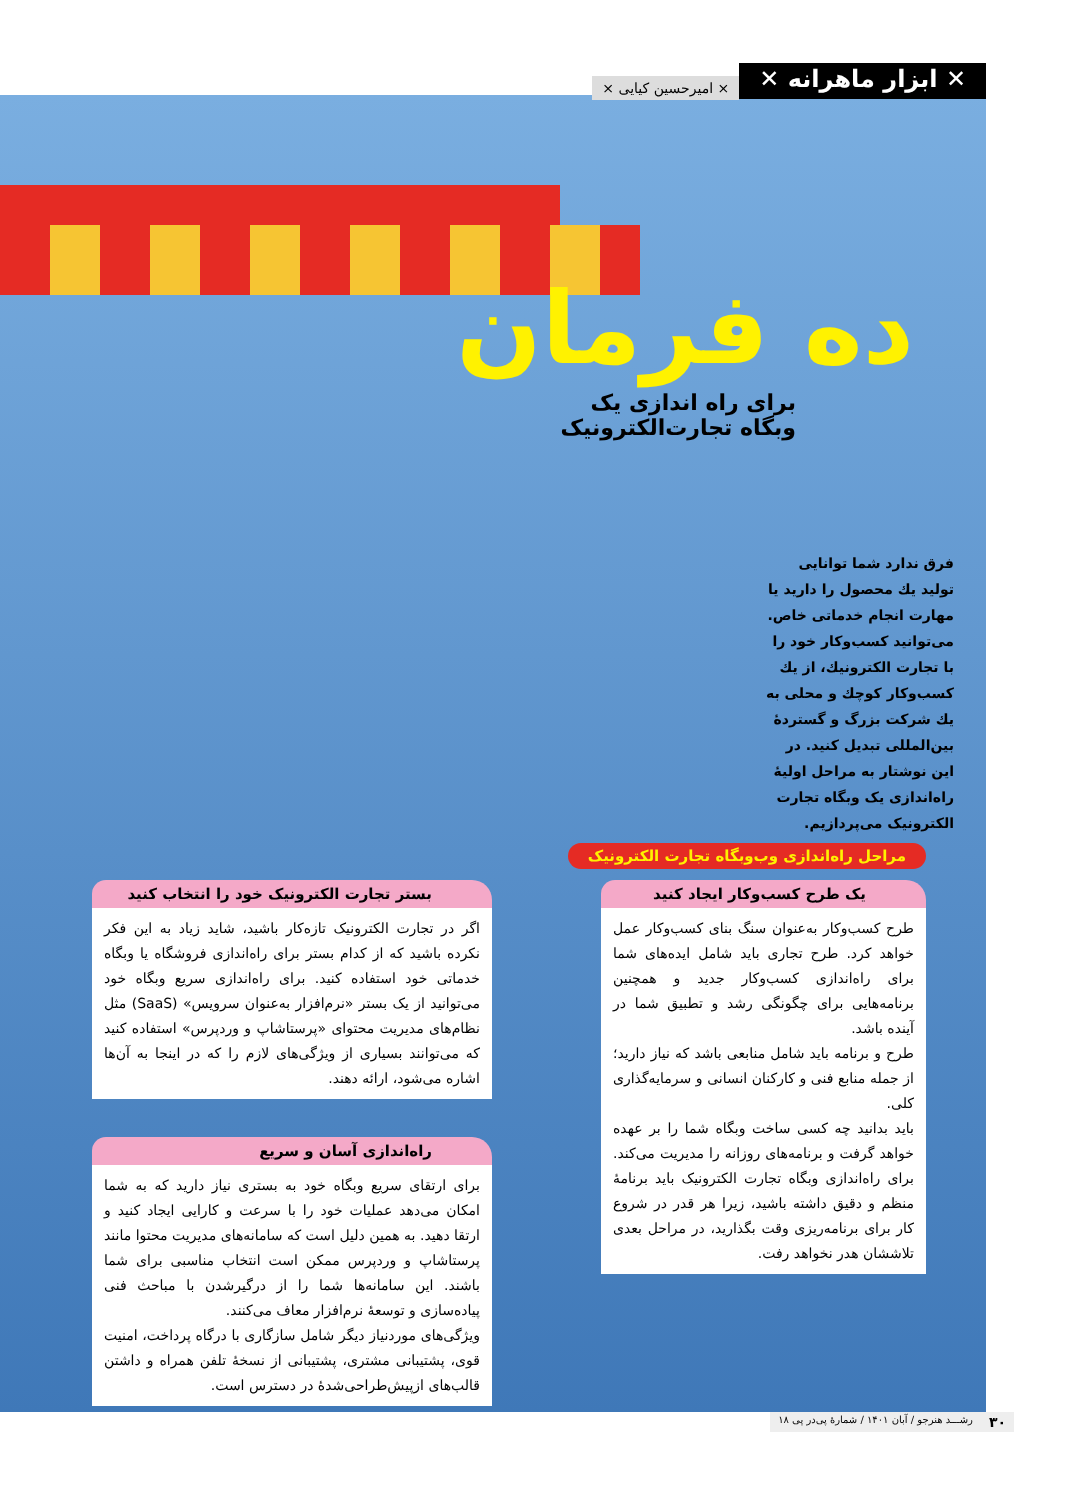✕ ابزار ماهرانه ✕
× امیرحسین کیایی ×
ده فرمان
برای راه اندازی یک وبگاه تجارت‌الکترونیک
فرق ندارد شما توانایی تولید یك محصول را دارید یا مهارت انجام خدماتی خاص. می‌توانید كسب‌وكار خود را با تجارت الكترونیك، از یك كسب‌وكار كوچك و محلی به یك شركت بزرگ و گستردهٔ بین‌المللی تبدیل كنید. در این نوشتار به مراحل اولیهٔ راه‌اندازی یک وبگاه تجارت الکترونیک می‌پردازیم.
مراحل راه‌اندازی وب‌وبگاه تجارت الکترونیک
یک طرح کسب‌وکار ایجاد کنید
طرح کسب‌وکار به‌عنوان سنگ بنای کسب‌وکار عمل خواهد کرد. طرح تجاری باید شامل ایده‌های شما برای راه‌اندازی کسب‌وکار جدید و همچنین برنامه‌هایی برای چگونگی رشد و تطبیق شما در آینده باشد.
طرح و برنامه باید شامل منابعی باشد که نیاز دارید؛ از جمله منابع فنی و کارکنان انسانی و سرمایه‌گذاری کلی.
باید بدانید چه کسی ساخت وبگاه شما را بر عهده خواهد گرفت و برنامه‌های روزانه را مدیریت می‌کند. برای راه‌اندازی وبگاه تجارت الکترونیک باید برنامهٔ منظم و دقیق داشته باشید، زیرا هر قدر در شروع کار برای برنامه‌ریزی وقت بگذارید، در مراحل بعدی تلاششان هدر نخواهد رفت.
بستر تجارت الکترونیک خود را انتخاب کنید
اگر در تجارت الکترونیک تازه‌کار باشید، شاید زیاد به این فکر نکرده باشید که از کدام بستر برای راه‌اندازی فروشگاه یا وبگاه خدماتی خود استفاده کنید. برای راه‌اندازی سریع وبگاه خود می‌توانید از یک بستر «نرم‌افزار به‌عنوان سرویس» (SaaS) مثل نظام‌های مدیریت محتوای «پرستاشاپ و وردپرس» استفاده کنید که می‌توانند بسیاری از ویژگی‌های لازم را که در اینجا به آن‌ها اشاره می‌شود، ارائه دهند.
راه‌اندازی آسان و سریع
برای ارتقای سریع وبگاه خود به بستری نیاز دارید که به شما امکان می‌دهد عملیات خود را با سرعت و کارایی ایجاد کنید و ارتقا دهید. به همین دلیل است که سامانه‌های مدیریت محتوا مانند پرستاشاپ و وردپرس ممکن است انتخاب مناسبی برای شما باشند. این سامانه‌ها شما را از درگیرشدن با مباحث فنی پیاده‌سازی و توسعهٔ نرم‌افزار معاف می‌کنند.
ویژگی‌های موردنیاز دیگر شامل سازگاری با درگاه پرداخت، امنیت قوی، پشتیبانی مشتری، پشتیبانی از نسخهٔ تلفن همراه و داشتن قالب‌های ازپیش‌طراحی‌شدهٔ در دسترس است.
۳۰ رشـــد هنرجو / آبان ۱۴۰۱ / شمارهٔ پی‌در پی ۱۸